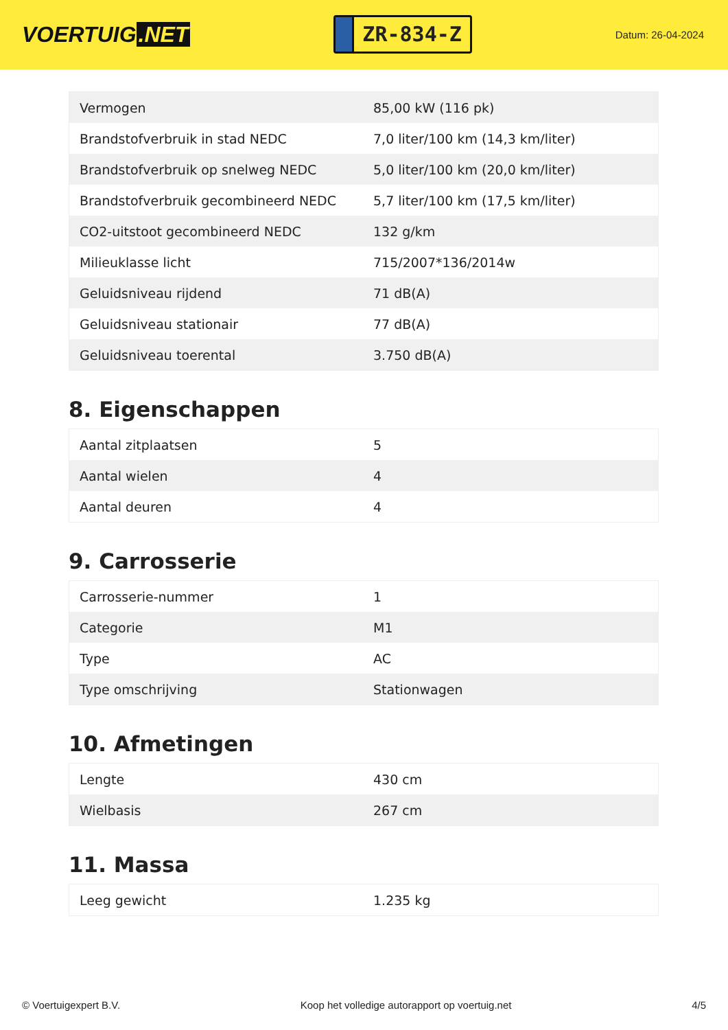VOERTUIG.NET
ZR-834-Z
Datum: 26-04-2024
| Vermogen | 85,00 kW (116 pk) |
| Brandstofverbruik in stad NEDC | 7,0 liter/100 km (14,3 km/liter) |
| Brandstofverbruik op snelweg NEDC | 5,0 liter/100 km (20,0 km/liter) |
| Brandstofverbruik gecombineerd NEDC | 5,7 liter/100 km (17,5 km/liter) |
| CO2-uitstoot gecombineerd NEDC | 132 g/km |
| Milieuklasse licht | 715/2007*136/2014w |
| Geluidsniveau rijdend | 71 dB(A) |
| Geluidsniveau stationair | 77 dB(A) |
| Geluidsniveau toerental | 3.750 dB(A) |
8. Eigenschappen
| Aantal zitplaatsen | 5 |
| Aantal wielen | 4 |
| Aantal deuren | 4 |
9. Carrosserie
| Carrosserie-nummer | 1 |
| Categorie | M1 |
| Type | AC |
| Type omschrijving | Stationwagen |
10. Afmetingen
| Lengte | 430 cm |
| Wielbasis | 267 cm |
11. Massa
| Leeg gewicht | 1.235 kg |
© Voertuigexpert B.V. Koop het volledige autorapport op voertuig.net 4/5